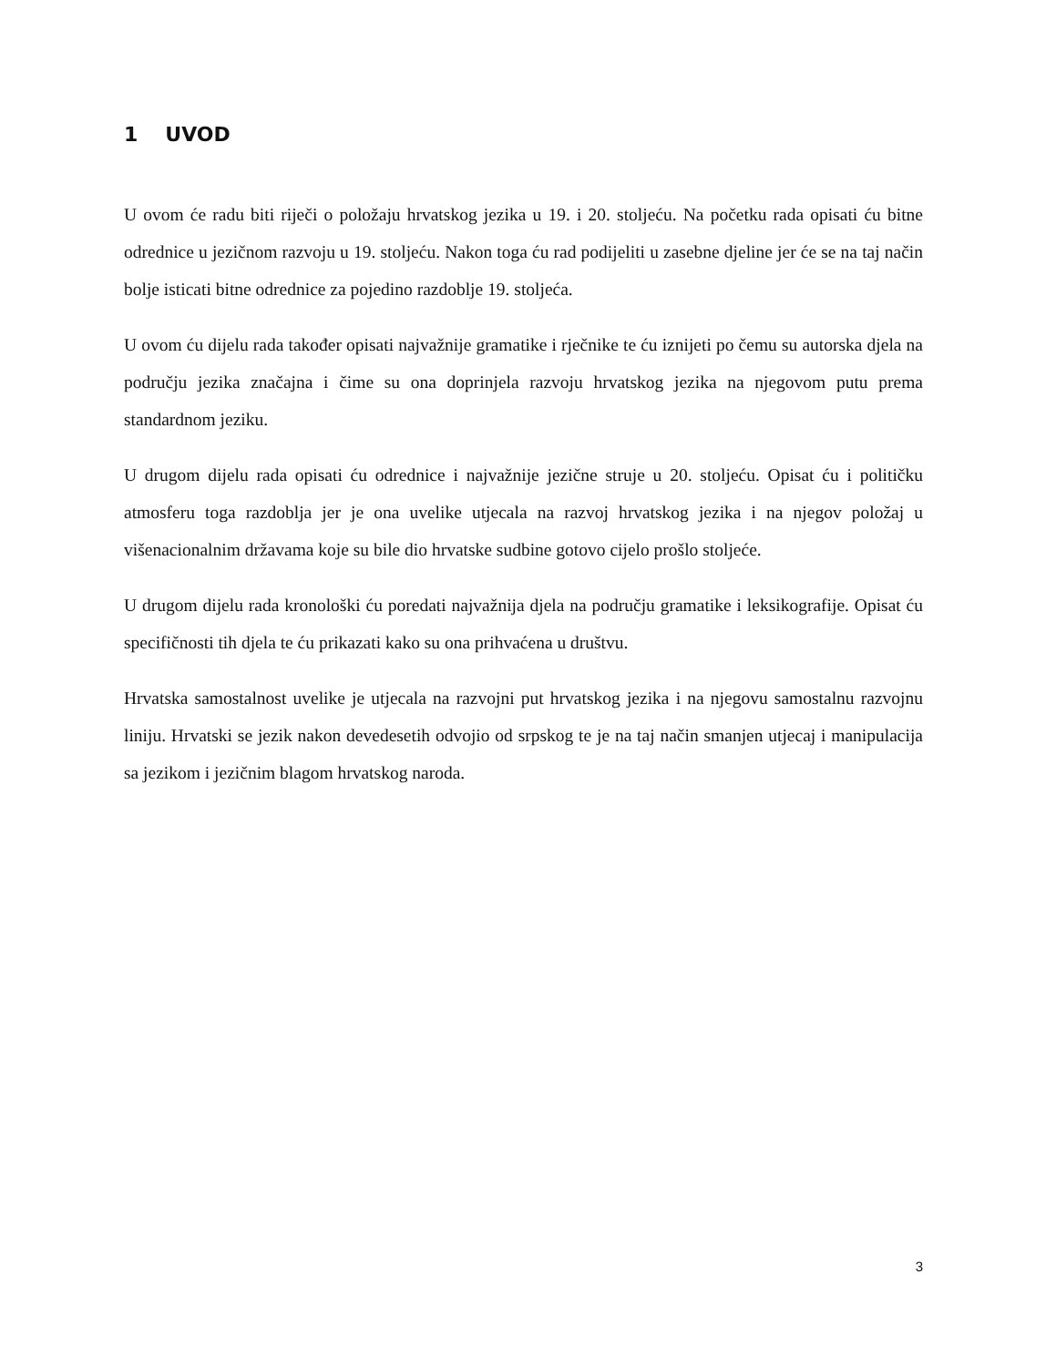1 UVOD
U ovom će radu biti riječi o položaju hrvatskog jezika u 19. i 20. stoljeću. Na početku rada opisati ću bitne odrednice u jezičnom razvoju u 19. stoljeću. Nakon toga ću rad podijeliti u zasebne djeline jer će se na taj način bolje isticati bitne odrednice za pojedino razdoblje 19. stoljeća.
U ovom ću dijelu rada također opisati najvažnije gramatike i rječnike te ću iznijeti po čemu su autorska djela na području jezika značajna i čime su ona doprinjela razvoju hrvatskog jezika na njegovom putu prema standardnom jeziku.
U drugom dijelu rada opisati ću odrednice i najvažnije jezične struje u 20. stoljeću. Opisat ću i političku atmosferu toga razdoblja jer je ona uvelike utjecala na razvoj hrvatskog jezika i na njegov položaj u višenacionalnim državama koje su bile dio hrvatske sudbine gotovo cijelo prošlo stoljeće.
U drugom dijelu rada kronološki ću poredati najvažnija djela na području gramatike i leksikografije. Opisat ću specifičnosti tih djela te ću prikazati kako su ona prihvaćena u društvu.
Hrvatska samostalnost uvelike je utjecala na razvojni put hrvatskog jezika i na njegovu samostalnu razvojnu liniju. Hrvatski se jezik nakon devedesetih odvojio od srpskog te je na taj način smanjen utjecaj i manipulacija sa jezikom i jezičnim blagom hrvatskog naroda.
3